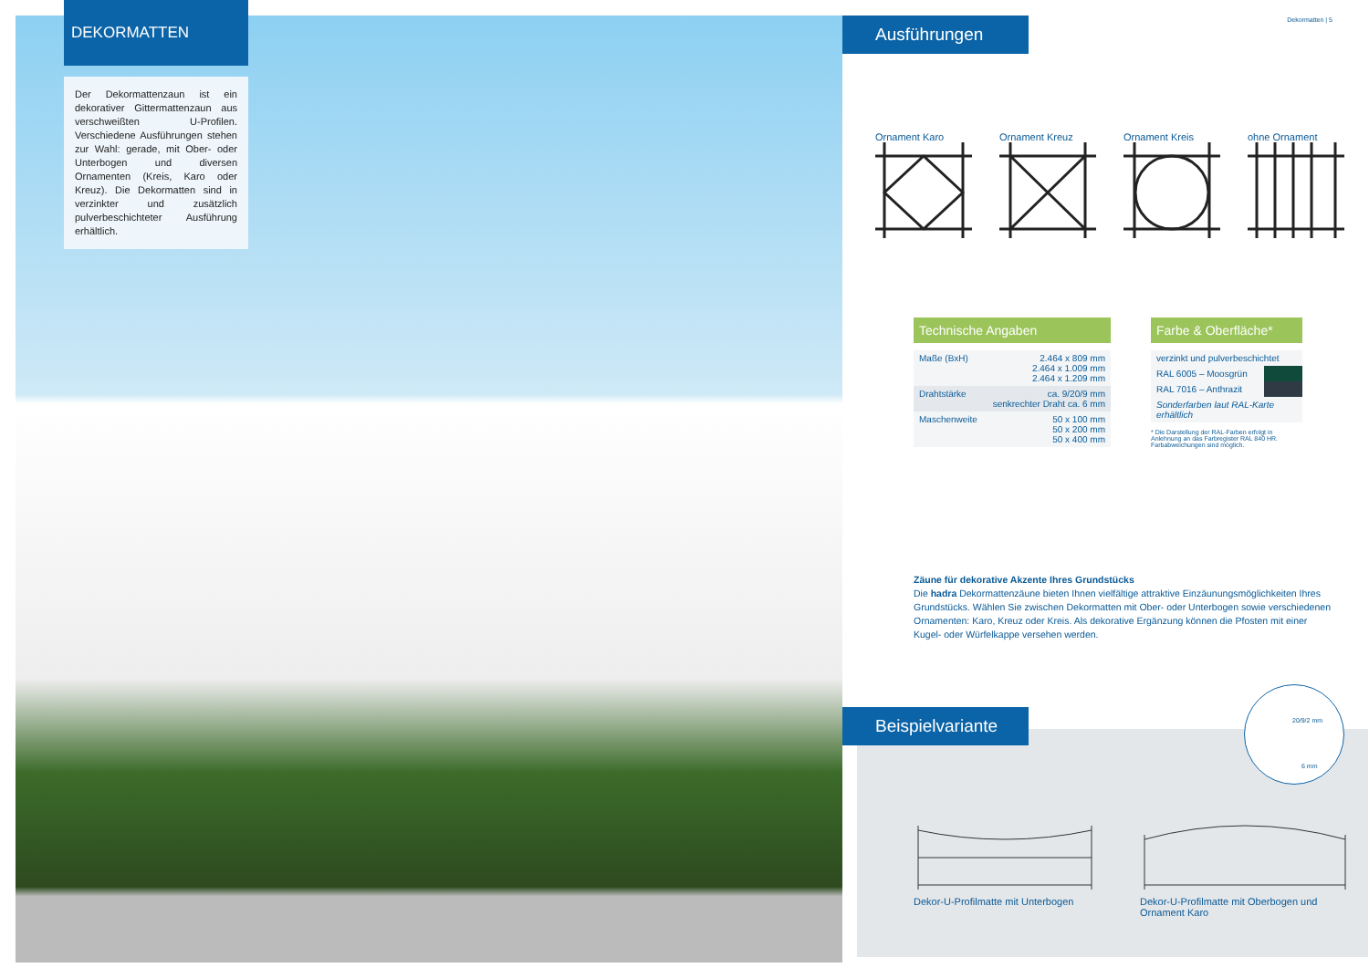DEKORMATTEN
Der Dekormattenzaun ist ein dekorativer Gittermattenzaun aus verschweißten U-Profilen. Verschiedene Ausführungen stehen zur Wahl: gerade, mit Ober- oder Unterbogen und diversen Ornamenten (Kreis, Karo oder Kreuz). Die Dekormatten sind in verzinkter und zusätzlich pulverbeschichteter Ausführung erhältlich.
Dekormatten | 5
Ausführungen
Ornament Karo Ornament Kreuz Ornament Kreis ohne Ornament
Technische Angaben
| Maße (BxH) | 2.464 x 809 mm 2.464 x 1.009 mm 2.464 x 1.209 mm |
| Drahtstärke | ca. 9/20/9 mm senkrechter Draht ca. 6 mm |
| Maschenweite | 50 x 100 mm 50 x 200 mm 50 x 400 mm |
Farbe & Oberfläche*
| verzinkt und pulverbeschichtet | |
| RAL 6005 – Moosgrün | |
| RAL 7016 – Anthrazit | |
| Sonderfarben laut RAL-Karte erhältlich | |
* Die Darstellung der RAL-Farben erfolgt in Anlehnung an das Farbregister RAL 840 HR. Farbabweichungen sind möglich.
Zäune für dekorative Akzente Ihres Grundstücks
Die hadra Dekormattenzäune bieten Ihnen vielfältige attraktive Einzäunungsmöglichkeiten Ihres Grundstücks. Wählen Sie zwischen Dekormatten mit Ober- oder Unterbogen sowie verschiedenen Ornamenten: Karo, Kreuz oder Kreis. Als dekorative Ergänzung können die Pfosten mit einer Kugel- oder Würfelkappe versehen werden.
Beispielvariante
20/9/2 mm
6 mm
Dekor-U-Profilmatte mit Unterbogen
Dekor-U-Profilmatte mit Oberbogen und Ornament Karo